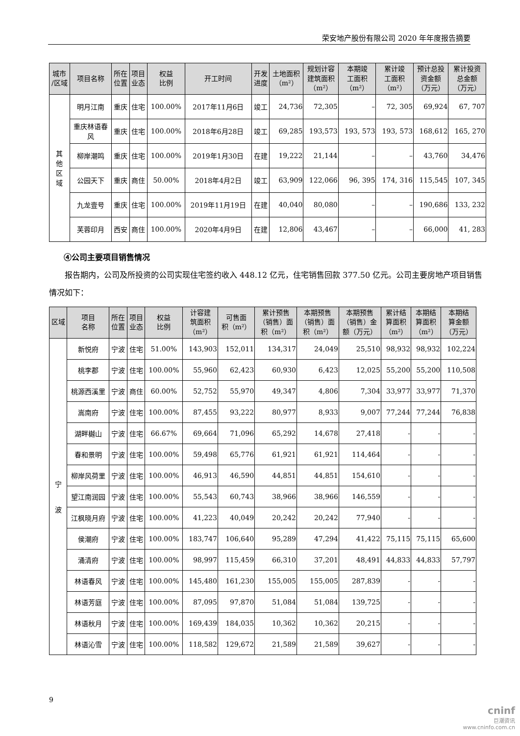荣安地产股份有限公司 2020 年年度报告摘要
| 城市 /区域 | 项目名称 | 所在 位置 | 项目 业态 | 权益 比例 | 开工时间 | 开发 进度 | 土地面积 （m²） | 规划计容 建筑面积 （m²） | 本期竣 工面积 （m²） | 累计竣 工面积 （m²） | 预计总投 资金额 （万元） | 累计投资 总金额 （万元） |
| --- | --- | --- | --- | --- | --- | --- | --- | --- | --- | --- | --- | --- |
| 其 他 区 域 | 明月江南 | 重庆 | 住宅 | 100.00% | 2017年11月6日 | 竣工 | 24,736 | 72,305 | – | 72, 305 | 69,924 | 67, 707 |
| | 重庆林语春 风 | 重庆 | 住宅 | 100.00% | 2018年6月28日 | 竣工 | 69,285 | 193,573 | 193, 573 | 193, 573 | 168,612 | 165, 270 |
| | 柳岸潮鸣 | 重庆 | 住宅 | 100.00% | 2019年1月30日 | 在建 | 19,222 | 21,144 | – | – | 43,760 | 34,476 |
| | 公园天下 | 重庆 | 商住 | 50.00% | 2018年4月2日 | 竣工 | 63,909 | 122,066 | 96, 395 | 174, 316 | 115,545 | 107, 345 |
| | 九龙壹号 | 重庆 | 住宅 | 100.00% | 2019年11月19日 | 在建 | 40,040 | 80,080 | – | – | 190,686 | 133, 232 |
| | 芙蓉印月 | 西安 | 商住 | 100.00% | 2020年4月9日 | 在建 | 12,806 | 43,467 | – | – | 66,000 | 41, 283 |
④公司主要项目销售情况
报告期内，公司及所投资的公司实现住宅签约收入 448.12 亿元，住宅销售回款 377.50 亿元。公司主要房地产项目销售情况如下：
| 区域 | 项目 名称 | 所在 位置 | 项目 业态 | 权益 比例 | 计容建 筑面积 （m²） | 可售面 积（m²） | 累计预售 （销售）面 积（m²） | 本期预售 （销售）面 积（m²） | 本期预售 （销售）金 额（万元） | 累计结 算面积 （m²） | 本期结 算面积 （m²） | 本期结 算金额 （万元） |
| --- | --- | --- | --- | --- | --- | --- | --- | --- | --- | --- | --- | --- |
| 宁 波 | 新悦府 | 宁波 | 住宅 | 51.00% | 143,903 | 152,011 | 134,317 | 24,049 | 25,510 | 98,932 | 98,932 | 102,224 |
| | 桃李郡 | 宁波 | 住宅 | 100.00% | 55,960 | 62,423 | 60,930 | 6,423 | 12,025 | 55,200 | 55,200 | 110,508 |
| | 桃源西溪里 | 宁波 | 商住 | 60.00% | 52,752 | 55,970 | 49,347 | 4,806 | 7,304 | 33,977 | 33,977 | 71,370 |
| | 嵩南府 | 宁波 | 住宅 | 100.00% | 87,455 | 93,222 | 80,977 | 8,933 | 9,007 | 77,244 | 77,244 | 76,838 |
| | 湖畔樾山 | 宁波 | 住宅 | 66.67% | 69,664 | 71,096 | 65,292 | 14,678 | 27,418 | - | - | - |
| | 春和景明 | 宁波 | 住宅 | 100.00% | 59,498 | 65,776 | 61,921 | 61,921 | 114,464 | - | - | - |
| | 柳岸风荷里 | 宁波 | 住宅 | 100.00% | 46,913 | 46,590 | 44,851 | 44,851 | 154,610 | - | - | - |
| | 望江南润园 | 宁波 | 住宅 | 100.00% | 55,543 | 60,743 | 38,966 | 38,966 | 146,559 | - | - | - |
| | 江枫晓月府 | 宁波 | 住宅 | 100.00% | 41,223 | 40,049 | 20,242 | 20,242 | 77,940 | - | - | - |
| | 侯潮府 | 宁波 | 住宅 | 100.00% | 183,747 | 106,640 | 95,289 | 47,294 | 41,422 | 75,115 | 75,115 | 65,600 |
| | 涌清府 | 宁波 | 住宅 | 100.00% | 98,997 | 115,459 | 66,310 | 37,201 | 48,491 | 44,833 | 44,833 | 57,797 |
| | 林语春风 | 宁波 | 住宅 | 100.00% | 145,480 | 161,230 | 155,005 | 155,005 | 287,839 | - | - | - |
| | 林语芳庭 | 宁波 | 住宅 | 100.00% | 87,095 | 97,870 | 51,084 | 51,084 | 139,725 | - | - | - |
| | 林语秋月 | 宁波 | 住宅 | 100.00% | 169,439 | 184,035 | 10,362 | 10,362 | 20,215 | - | - | - |
| | 林语沁雪 | 宁波 | 住宅 | 100.00% | 118,582 | 129,672 | 21,589 | 21,589 | 39,627 | - | - | - |
9
cninf
巨潮资讯
www.cninfo.com.cn